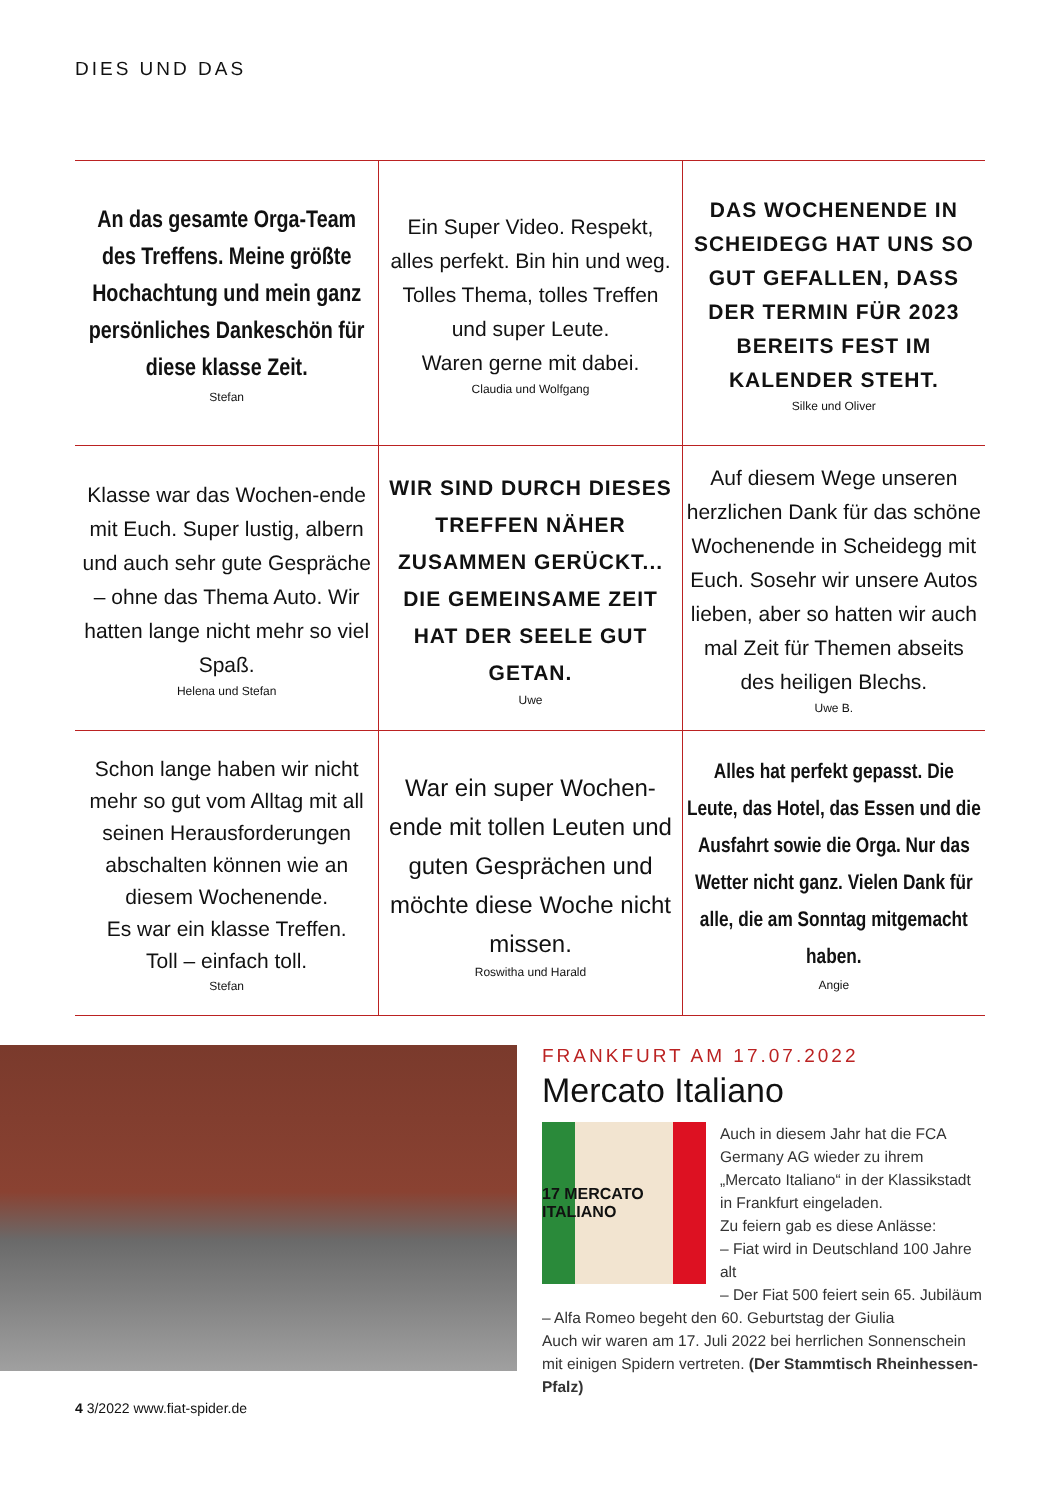DIES UND DAS
An das gesamte Orga-Team des Treffens. Meine größte Hochachtung und mein ganz persönliches Dankeschön für diese klasse Zeit.
Stefan
Ein Super Video. Respekt, alles perfekt. Bin hin und weg. Tolles Thema, tolles Treffen und super Leute.
Waren gerne mit dabei.
Claudia und Wolfgang
DAS WOCHENENDE IN SCHEIDEGG HAT UNS SO GUT GEFALLEN, DASS DER TERMIN FÜR 2023 BEREITS FEST IM KALENDER STEHT.
Silke und Oliver
Klasse war das Wochen-ende mit Euch. Super lustig, albern und auch sehr gute Gespräche – ohne das Thema Auto. Wir hatten lange nicht mehr so viel Spaß.
Helena und Stefan
WIR SIND DURCH DIESES TREFFEN NÄHER ZUSAMMEN GERÜCKT... DIE GEMEINSAME ZEIT HAT DER SEELE GUT GETAN.
Uwe
Auf diesem Wege unseren herzlichen Dank für das schöne Wochenende in Scheidegg mit Euch. Sosehr wir unsere Autos lieben, aber so hatten wir auch mal Zeit für Themen abseits des heiligen Blechs.
Uwe B.
Schon lange haben wir nicht mehr so gut vom Alltag mit all seinen Herausforderungen abschalten können wie an diesem Wochenende.
Es war ein klasse Treffen.
Toll – einfach toll.
Stefan
War ein super Wochen-ende mit tollen Leuten und guten Gesprächen und möchte diese Woche nicht missen.
Roswitha und Harald
Alles hat perfekt gepasst. Die Leute, das Hotel, das Essen und die Ausfahrt sowie die Orga. Nur das Wetter nicht ganz. Vielen Dank für alle, die am Sonntag mitgemacht haben.
Angie
FRANKFURT AM 17.07.2022
Mercato Italiano
17 MERCATO ITALIANO
Auch in diesem Jahr hat die FCA Germany AG wieder zu ihrem „Mercato Italiano“ in der Klassikstadt in Frankfurt eingeladen.
Zu feiern gab es diese Anlässe:
– Fiat wird in Deutschland 100 Jahre alt
– Der Fiat 500 feiert sein 65. Jubiläum
– Alfa Romeo begeht den 60. Geburtstag der Giulia
Auch wir waren am 17. Juli 2022 bei herrlichen Sonnenschein mit einigen Spidern vertreten. (Der Stammtisch Rheinhessen-Pfalz)
4 3/2022 www.fiat-spider.de